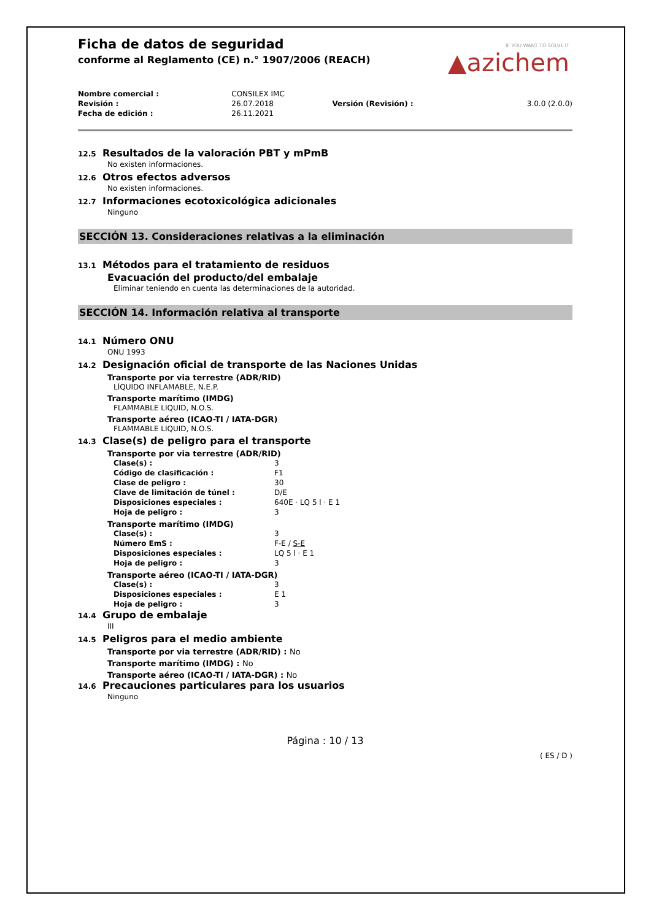IF YOU WANT TO SOLVE IT
▲azichem
Ficha de datos de seguridad
conforme al Reglamento (CE) n.° 1907/2006 (REACH)
| Nombre comercial : | CONSILEX IMC | | |
| Revisión : | 26.07.2018 | Versión (Revisión) : | 3.0.0 (2.0.0) |
| Fecha de edición : | 26.11.2021 | | |
12.5 Resultados de la valoración PBT y mPmB
No existen informaciones.
12.6 Otros efectos adversos
No existen informaciones.
12.7 Informaciones ecotoxicológica adicionales
Ninguno
SECCIÓN 13. Consideraciones relativas a la eliminación
13.1 Métodos para el tratamiento de residuos
Evacuación del producto/del embalaje
Eliminar teniendo en cuenta las determinaciones de la autoridad.
SECCIÓN 14. Información relativa al transporte
14.1 Número ONU
ONU 1993
14.2 Designación oficial de transporte de las Naciones Unidas
Transporte por via terrestre (ADR/RID)
LÍQUIDO INFLAMABLE, N.E.P.
Transporte marítimo (IMDG)
FLAMMABLE LIQUID, N.O.S.
Transporte aéreo (ICAO-TI / IATA-DGR)
FLAMMABLE LIQUID, N.O.S.
14.3 Clase(s) de peligro para el transporte
Transporte por via terrestre (ADR/RID)
| Clase(s) : | 3 |
| Código de clasificación : | F1 |
| Clase de peligro : | 30 |
| Clave de limitación de túnel : | D/E |
| Disposiciones especiales : | 640E · LQ 5 l · E 1 |
| Hoja de peligro : | 3 |
Transporte marítimo (IMDG)
| Clase(s) : | 3 |
| Número EmS : | F-E / S-E |
| Disposiciones especiales : | LQ 5 l · E 1 |
| Hoja de peligro : | 3 |
Transporte aéreo (ICAO-TI / IATA-DGR)
| Clase(s) : | 3 |
| Disposiciones especiales : | E 1 |
| Hoja de peligro : | 3 |
14.4 Grupo de embalaje
III
14.5 Peligros para el medio ambiente
Transporte por via terrestre (ADR/RID) : No
Transporte marítimo (IMDG) : No
Transporte aéreo (ICAO-TI / IATA-DGR) : No
14.6 Precauciones particulares para los usuarios
Ninguno
Página : 10 / 13
( ES / D )